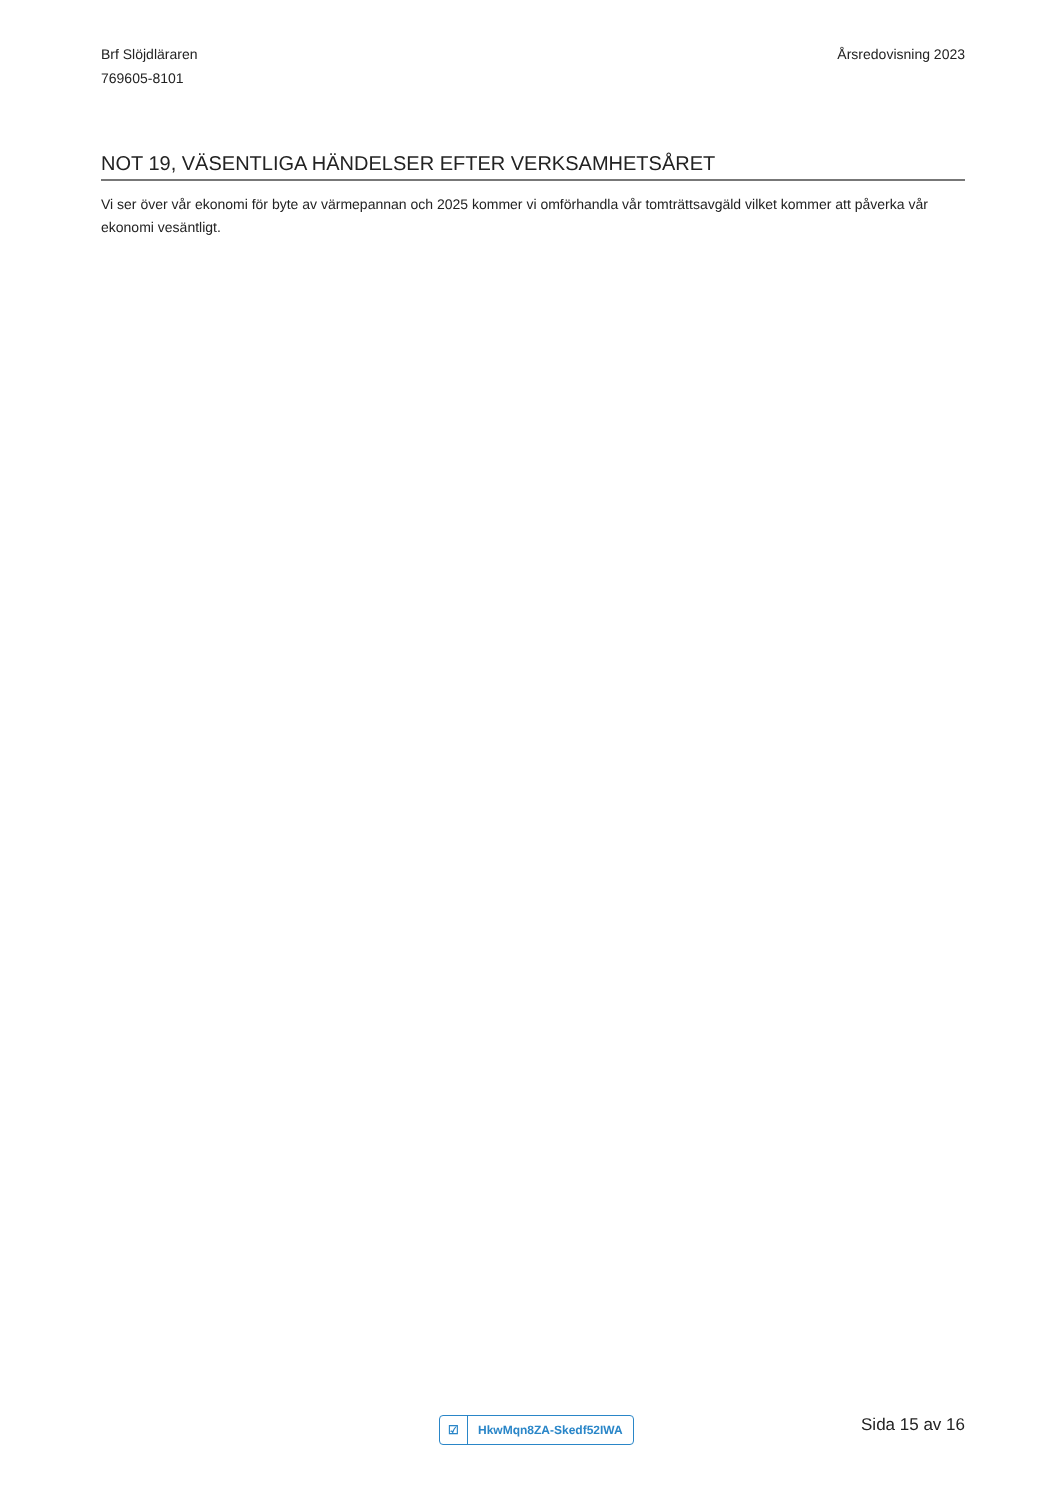Brf Slöjdläraren
769605-8101
Årsredovisning 2023
NOT 19, VÄSENTLIGA HÄNDELSER EFTER VERKSAMHETSÅRET
Vi ser över vår ekonomi för byte av värmepannan och 2025 kommer vi omförhandla vår tomträttsavgäld vilket kommer att påverka vår ekonomi vesäntligt.
☑ HkwMqn8ZA-Skedf52IWA
Sida 15 av 16